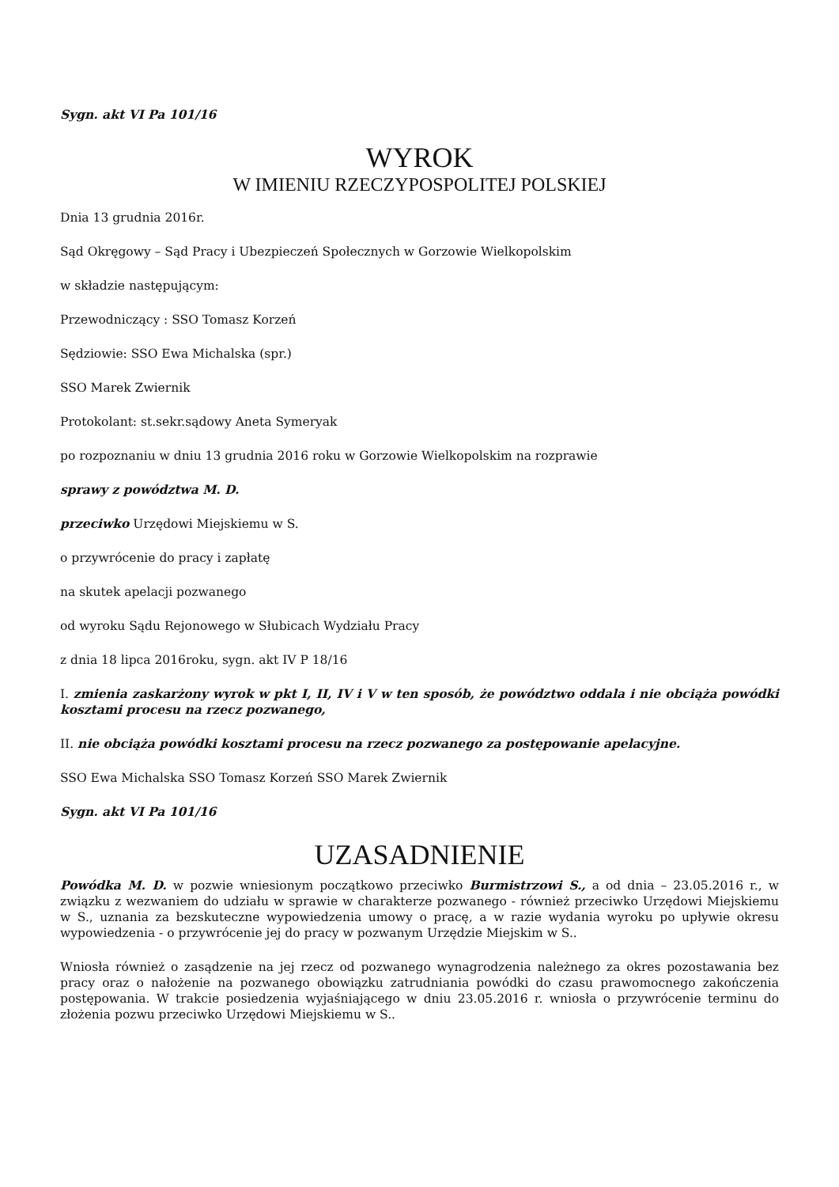Sygn. akt VI Pa 101/16
WYROK
W IMIENIU RZECZYPOSPOLITEJ POLSKIEJ
Dnia 13 grudnia 2016r.
Sąd Okręgowy – Sąd Pracy i Ubezpieczeń Społecznych w Gorzowie Wielkopolskim
w składzie następującym:
Przewodniczący : SSO Tomasz Korzeń
Sędziowie: SSO Ewa Michalska (spr.)
SSO Marek Zwiernik
Protokolant: st.sekr.sądowy Aneta Symeryak
po rozpoznaniu w dniu 13 grudnia 2016 roku w Gorzowie Wielkopolskim na rozprawie
sprawy z powództwa M. D.
przeciwko Urzędowi Miejskiemu w S.
o przywrócenie do pracy i zapłatę
na skutek apelacji pozwanego
od wyroku Sądu Rejonowego w Słubicach Wydziału Pracy
z dnia 18 lipca 2016roku, sygn. akt IV P 18/16
I. zmienia zaskarżony wyrok w pkt I, II, IV i V w ten sposób, że powództwo oddala i nie obciąża powódki kosztami procesu na rzecz pozwanego,
II. nie obciąża powódki kosztami procesu na rzecz pozwanego za postępowanie apelacyjne.
SSO Ewa Michalska SSO Tomasz Korzeń SSO Marek Zwiernik
Sygn. akt VI Pa 101/16
UZASADNIENIE
Powódka M. D. w pozwie wniesionym początkowo przeciwko Burmistrzowi S., a od dnia – 23.05.2016 r., w związku z wezwaniem do udziału w sprawie w charakterze pozwanego - również przeciwko Urzędowi Miejskiemu w S., uznania za bezskuteczne wypowiedzenia umowy o pracę, a w razie wydania wyroku po upływie okresu wypowiedzenia - o przywrócenie jej do pracy w pozwanym Urzędzie Miejskim w S..
Wniosła również o zasądzenie na jej rzecz od pozwanego wynagrodzenia należnego za okres pozostawania bez pracy oraz o nałożenie na pozwanego obowiązku zatrudniania powódki do czasu prawomocnego zakończenia postępowania. W trakcie posiedzenia wyjaśniającego w dniu 23.05.2016 r. wniosła o przywrócenie terminu do złożenia pozwu przeciwko Urzędowi Miejskiemu w S..